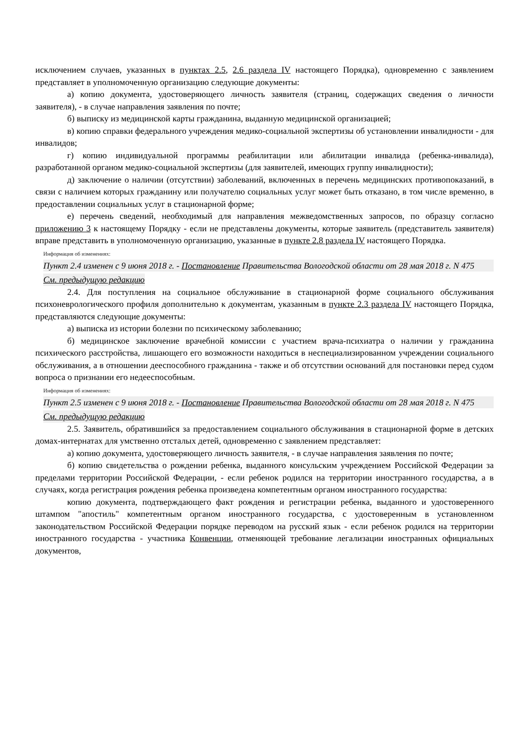исключением случаев, указанных в пунктах 2.5, 2.6 раздела IV настоящего Порядка), одновременно с заявлением представляет в уполномоченную организацию следующие документы:
а) копию документа, удостоверяющего личность заявителя (страниц, содержащих сведения о личности заявителя), - в случае направления заявления по почте;
б) выписку из медицинской карты гражданина, выданную медицинской организацией;
в) копию справки федерального учреждения медико-социальной экспертизы об установлении инвалидности - для инвалидов;
г) копию индивидуальной программы реабилитации или абилитации инвалида (ребенка-инвалида), разработанной органом медико-социальной экспертизы (для заявителей, имеющих группу инвалидности);
д) заключение о наличии (отсутствии) заболеваний, включенных в перечень медицинских противопоказаний, в связи с наличием которых гражданину или получателю социальных услуг может быть отказано, в том числе временно, в предоставлении социальных услуг в стационарной форме;
е) перечень сведений, необходимый для направления межведомственных запросов, по образцу согласно приложению 3 к настоящему Порядку - если не представлены документы, которые заявитель (представитель заявителя) вправе представить в уполномоченную организацию, указанные в пункте 2.8 раздела IV настоящего Порядка.
Информация об изменениях:
Пункт 2.4 изменен с 9 июня 2018 г. - Постановление Правительства Вологодской области от 28 мая 2018 г. N 475
См. предыдущую редакцию
2.4. Для поступления на социальное обслуживание в стационарной форме социального обслуживания психоневрологического профиля дополнительно к документам, указанным в пункте 2.3 раздела IV настоящего Порядка, представляются следующие документы:
а) выписка из истории болезни по психическому заболеванию;
б) медицинское заключение врачебной комиссии с участием врача-психиатра о наличии у гражданина психического расстройства, лишающего его возможности находиться в неспециализированном учреждении социального обслуживания, а в отношении дееспособного гражданина - также и об отсутствии оснований для постановки перед судом вопроса о признании его недееспособным.
Информация об изменениях:
Пункт 2.5 изменен с 9 июня 2018 г. - Постановление Правительства Вологодской области от 28 мая 2018 г. N 475
См. предыдущую редакцию
2.5. Заявитель, обратившийся за предоставлением социального обслуживания в стационарной форме в детских домах-интернатах для умственно отсталых детей, одновременно с заявлением представляет:
а) копию документа, удостоверяющего личность заявителя, - в случае направления заявления по почте;
б) копию свидетельства о рождении ребенка, выданного консульским учреждением Российской Федерации за пределами территории Российской Федерации, - если ребенок родился на территории иностранного государства, а в случаях, когда регистрация рождения ребенка произведена компетентным органом иностранного государства:
копию документа, подтверждающего факт рождения и регистрации ребенка, выданного и удостоверенного штампом "апостиль" компетентным органом иностранного государства, с удостоверенным в установленном законодательством Российской Федерации порядке переводом на русский язык - если ребенок родился на территории иностранного государства - участника Конвенции, отменяющей требование легализации иностранных официальных документов,